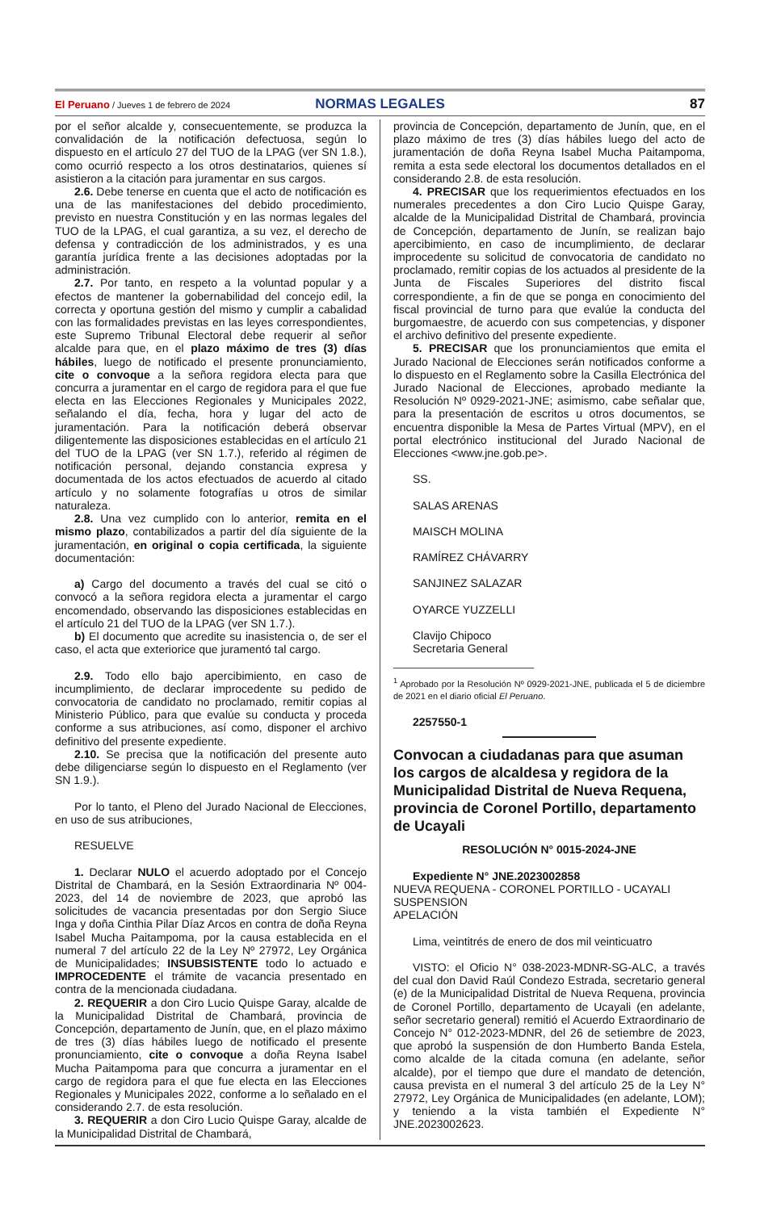El Peruano / Jueves 1 de febrero de 2024
NORMAS LEGALES 87
por el señor alcalde y, consecuentemente, se produzca la convalidación de la notificación defectuosa, según lo dispuesto en el artículo 27 del TUO de la LPAG (ver SN 1.8.), como ocurrió respecto a los otros destinatarios, quienes sí asistieron a la citación para juramentar en sus cargos.
2.6. Debe tenerse en cuenta que el acto de notificación es una de las manifestaciones del debido procedimiento, previsto en nuestra Constitución y en las normas legales del TUO de la LPAG, el cual garantiza, a su vez, el derecho de defensa y contradicción de los administrados, y es una garantía jurídica frente a las decisiones adoptadas por la administración.
2.7. Por tanto, en respeto a la voluntad popular y a efectos de mantener la gobernabilidad del concejo edil, la correcta y oportuna gestión del mismo y cumplir a cabalidad con las formalidades previstas en las leyes correspondientes, este Supremo Tribunal Electoral debe requerir al señor alcalde para que, en el plazo máximo de tres (3) días hábiles, luego de notificado el presente pronunciamiento, cite o convoque a la señora regidora electa para que concurra a juramentar en el cargo de regidora para el que fue electa en las Elecciones Regionales y Municipales 2022, señalando el día, fecha, hora y lugar del acto de juramentación. Para la notificación deberá observar diligentemente las disposiciones establecidas en el artículo 21 del TUO de la LPAG (ver SN 1.7.), referido al régimen de notificación personal, dejando constancia expresa y documentada de los actos efectuados de acuerdo al citado artículo y no solamente fotografías u otros de similar naturaleza.
2.8. Una vez cumplido con lo anterior, remita en el mismo plazo, contabilizados a partir del día siguiente de la juramentación, en original o copia certificada, la siguiente documentación:
a) Cargo del documento a través del cual se citó o convocó a la señora regidora electa a juramentar el cargo encomendado, observando las disposiciones establecidas en el artículo 21 del TUO de la LPAG (ver SN 1.7.).
b) El documento que acredite su inasistencia o, de ser el caso, el acta que exteriorice que juramentó tal cargo.
2.9. Todo ello bajo apercibimiento, en caso de incumplimiento, de declarar improcedente su pedido de convocatoria de candidato no proclamado, remitir copias al Ministerio Público, para que evalúe su conducta y proceda conforme a sus atribuciones, así como, disponer el archivo definitivo del presente expediente.
2.10. Se precisa que la notificación del presente auto debe diligenciarse según lo dispuesto en el Reglamento (ver SN 1.9.).
Por lo tanto, el Pleno del Jurado Nacional de Elecciones, en uso de sus atribuciones,
RESUELVE
1. Declarar NULO el acuerdo adoptado por el Concejo Distrital de Chambará, en la Sesión Extraordinaria Nº 004-2023, del 14 de noviembre de 2023, que aprobó las solicitudes de vacancia presentadas por don Sergio Siuce Inga y doña Cinthia Pilar Díaz Arcos en contra de doña Reyna Isabel Mucha Paitampoma, por la causa establecida en el numeral 7 del artículo 22 de la Ley Nº 27972, Ley Orgánica de Municipalidades; INSUBSISTENTE todo lo actuado e IMPROCEDENTE el trámite de vacancia presentado en contra de la mencionada ciudadana.
2. REQUERIR a don Ciro Lucio Quispe Garay, alcalde de la Municipalidad Distrital de Chambará, provincia de Concepción, departamento de Junín, que, en el plazo máximo de tres (3) días hábiles luego de notificado el presente pronunciamiento, cite o convoque a doña Reyna Isabel Mucha Paitampoma para que concurra a juramentar en el cargo de regidora para el que fue electa en las Elecciones Regionales y Municipales 2022, conforme a lo señalado en el considerando 2.7. de esta resolución.
3. REQUERIR a don Ciro Lucio Quispe Garay, alcalde de la Municipalidad Distrital de Chambará,
provincia de Concepción, departamento de Junín, que, en el plazo máximo de tres (3) días hábiles luego del acto de juramentación de doña Reyna Isabel Mucha Paitampoma, remita a esta sede electoral los documentos detallados en el considerando 2.8. de esta resolución.
4. PRECISAR que los requerimientos efectuados en los numerales precedentes a don Ciro Lucio Quispe Garay, alcalde de la Municipalidad Distrital de Chambará, provincia de Concepción, departamento de Junín, se realizan bajo apercibimiento, en caso de incumplimiento, de declarar improcedente su solicitud de convocatoria de candidato no proclamado, remitir copias de los actuados al presidente de la Junta de Fiscales Superiores del distrito fiscal correspondiente, a fin de que se ponga en conocimiento del fiscal provincial de turno para que evalúe la conducta del burgomaestre, de acuerdo con sus competencias, y disponer el archivo definitivo del presente expediente.
5. PRECISAR que los pronunciamientos que emita el Jurado Nacional de Elecciones serán notificados conforme a lo dispuesto en el Reglamento sobre la Casilla Electrónica del Jurado Nacional de Elecciones, aprobado mediante la Resolución Nº 0929-2021-JNE; asimismo, cabe señalar que, para la presentación de escritos u otros documentos, se encuentra disponible la Mesa de Partes Virtual (MPV), en el portal electrónico institucional del Jurado Nacional de Elecciones <www.jne.gob.pe>.
SS.
SALAS ARENAS
MAISCH MOLINA
RAMÍREZ CHÁVARRY
SANJINEZ SALAZAR
OYARCE YUZZELLI
Clavijo Chipoco
Secretaria General
<sup>1</sup> Aprobado por la Resolución Nº 0929-2021-JNE, publicada el 5 de diciembre de 2021 en el diario oficial El Peruano.
2257550-1
Convocan a ciudadanas para que asuman los cargos de alcaldesa y regidora de la Municipalidad Distrital de Nueva Requena, provincia de Coronel Portillo, departamento de Ucayali
RESOLUCIÓN N° 0015-2024-JNE
Expediente N° JNE.2023002858
NUEVA REQUENA - CORONEL PORTILLO - UCAYALI
SUSPENSION
APELACIÓN
Lima, veintitrés de enero de dos mil veinticuatro
VISTO: el Oficio N° 038-2023-MDNR-SG-ALC, a través del cual don David Raúl Condezo Estrada, secretario general (e) de la Municipalidad Distrital de Nueva Requena, provincia de Coronel Portillo, departamento de Ucayali (en adelante, señor secretario general) remitió el Acuerdo Extraordinario de Concejo N° 012-2023-MDNR, del 26 de setiembre de 2023, que aprobó la suspensión de don Humberto Banda Estela, como alcalde de la citada comuna (en adelante, señor alcalde), por el tiempo que dure el mandato de detención, causa prevista en el numeral 3 del artículo 25 de la Ley N° 27972, Ley Orgánica de Municipalidades (en adelante, LOM); y teniendo a la vista también el Expediente N° JNE.2023002623.